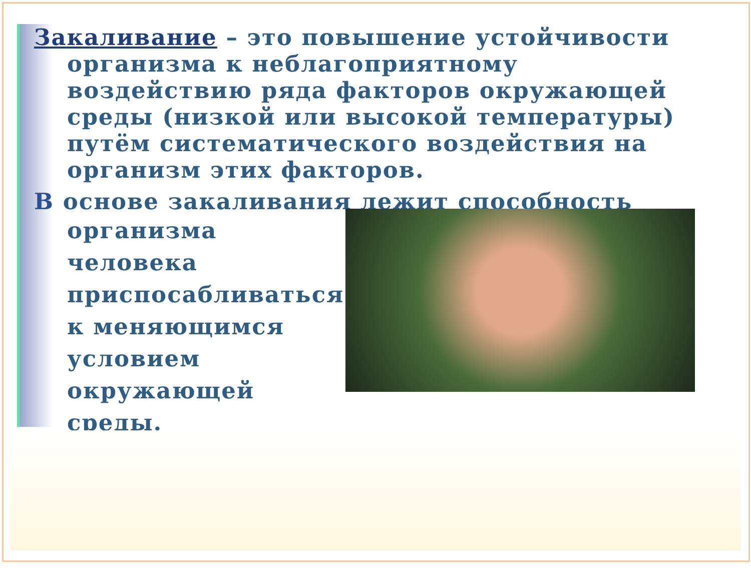Закаливание – это повышение устойчивости
организма к неблагоприятному воздействию ряда факторов окружающей среды (низкой или высокой температуры) путём систематического воздействия на организм этих факторов.
В основе закаливания лежит способность
организма человека приспосабливаться к меняющимся условием окружающей среды.